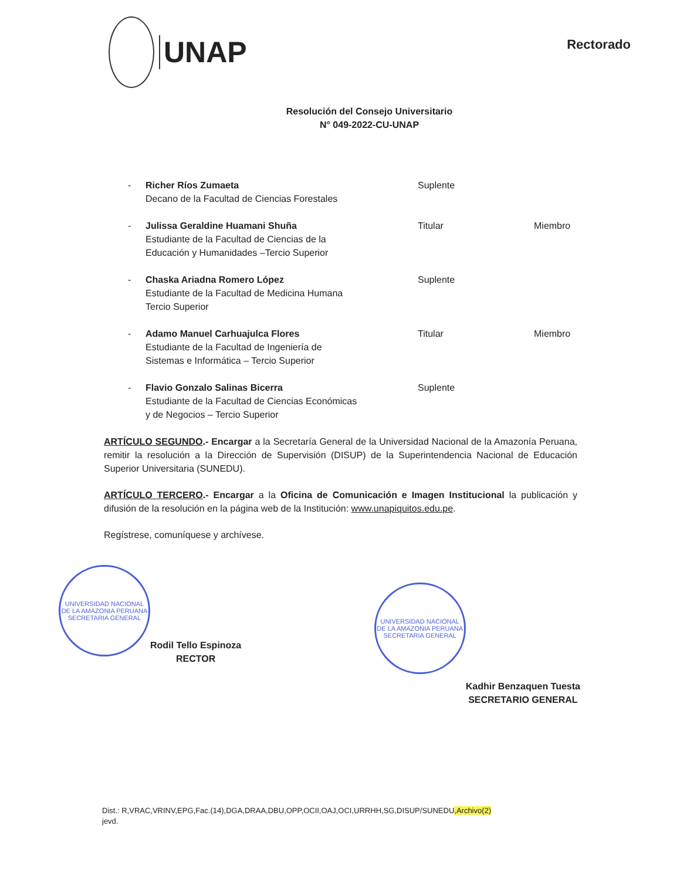UNAP
Rectorado
Resolución del Consejo Universitario
N° 049-2022-CU-UNAP
- Richer Ríos Zumaeta
Decano de la Facultad de Ciencias Forestales
Suplente
- Julissa Geraldine Huamani Shuña
Estudiante de la Facultad de Ciencias de la
Educación y Humanidades –Tercio Superior
Titular Miembro
- Chaska Ariadna Romero López
Estudiante de la Facultad de Medicina Humana
Tercio Superior
Suplente
- Adamo Manuel Carhuajulca Flores
Estudiante de la Facultad de Ingeniería de
Sistemas e Informática – Tercio Superior
Titular Miembro
- Flavio Gonzalo Salinas Bicerra
Estudiante de la Facultad de Ciencias Económicas
y de Negocios – Tercio Superior
Suplente
ARTÍCULO SEGUNDO.- Encargar a la Secretaría General de la Universidad Nacional de la Amazonía Peruana, remitir la resolución a la Dirección de Supervisión (DISUP) de la Superintendencia Nacional de Educación Superior Universitaria (SUNEDU).
ARTÍCULO TERCERO.- Encargar a la Oficina de Comunicación e Imagen Institucional la publicación y difusión de la resolución en la página web de la Institución: www.unapiquitos.edu.pe.
Regístrese, comuníquese y archívese.
UNIVERSIDAD NACIONAL DE LA AMAZONIA PERUANA
SECRETARIA GENERAL
Rodil Tello Espinoza
RECTOR
UNIVERSIDAD NACIONAL DE LA AMAZONIA PERUANA
SECRETARIA GENERAL
Kadhir Benzaquen Tuesta
SECRETARIO GENERAL
Dist.: R,VRAC,VRINV,EPG,Fac.(14),DGA,DRAA,DBU,OPP,OCII,OAJ,OCI,URRHH,SG,DISUP/SUNEDU,Archivo(2)
jevd.